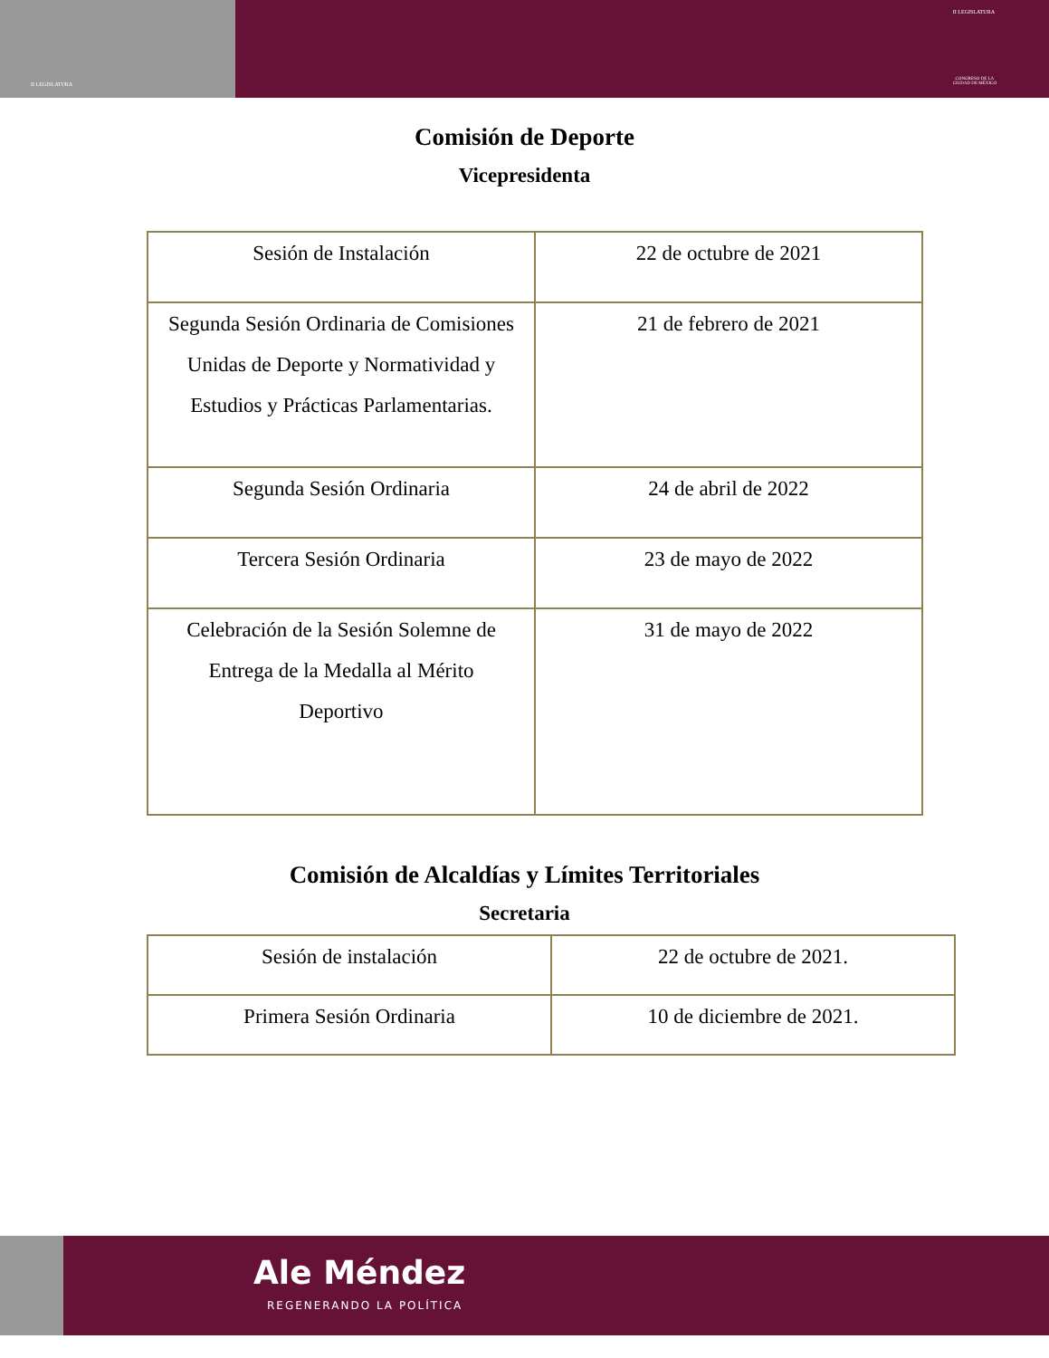II LEGISLATURA
II LEGISLATURA
CONGRESO DE LA
CIUDAD DE MÉXICO
Comisión de Deporte
Vicepresidenta
| Sesión de Instalación | 22 de octubre de 2021 |
| Segunda Sesión Ordinaria de Comisiones Unidas de Deporte y Normatividad y Estudios y Prácticas Parlamentarias. | 21 de febrero de 2021 |
| Segunda Sesión Ordinaria | 24 de abril de 2022 |
| Tercera Sesión Ordinaria | 23 de mayo de 2022 |
| Celebración de la Sesión Solemne de Entrega de la Medalla al Mérito Deportivo | 31 de mayo de 2022 |
Comisión de Alcaldías y Límites Territoriales
Secretaria
| Sesión de instalación | 22 de octubre de 2021. |
| Primera Sesión Ordinaria | 10 de diciembre de 2021. |
Ale Méndez
REGENERANDO LA POLÍTICA